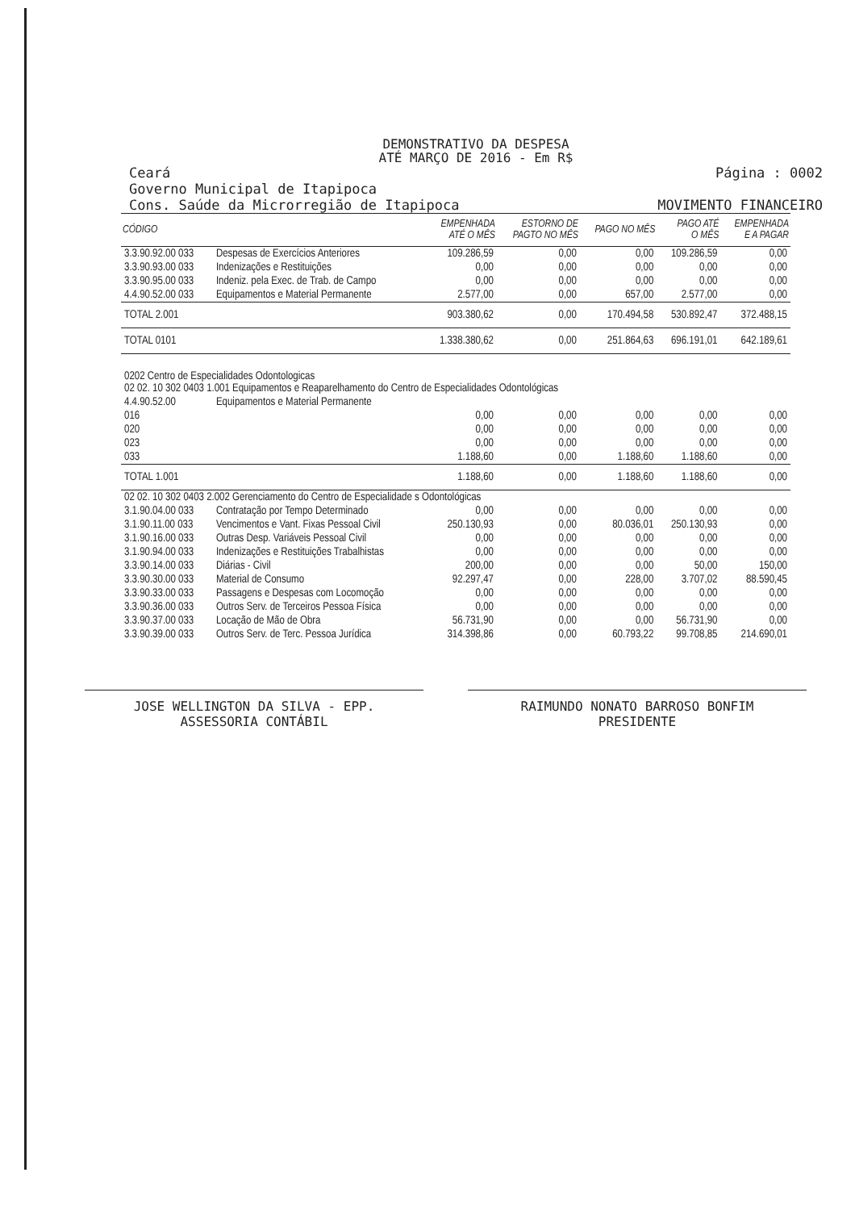DEMONSTRATIVO DA DESPESA
ATÉ MARÇO DE 2016 - Em R$
Ceará
Governo Municipal de Itapipoca
Cons. Saúde da Microrregião de Itapipoca
Página : 0002
MOVIMENTO FINANCEIRO
| CÓDIGO | | EMPENHADA ATÉ O MÊS | ESTORNO DE PAGTO NO MÊS | PAGO NO MÊS | PAGO ATÉ O MÊS | EMPENHADA E A PAGAR |
| --- | --- | --- | --- | --- | --- | --- |
| 3.3.90.92.00 033 | Despesas de Exercícios Anteriores | 109.286,59 | 0,00 | 0,00 | 109.286,59 | 0,00 |
| 3.3.90.93.00 033 | Indenizações e Restituições | 0,00 | 0,00 | 0,00 | 0,00 | 0,00 |
| 3.3.90.95.00 033 | Indeniz. pela Exec. de Trab. de Campo | 0,00 | 0,00 | 0,00 | 0,00 | 0,00 |
| 4.4.90.52.00 033 | Equipamentos e Material Permanente | 2.577,00 | 0,00 | 657,00 | 2.577,00 | 0,00 |
| TOTAL 2.001 | | 903.380,62 | 0,00 | 170.494,58 | 530.892,47 | 372.488,15 |
| TOTAL 0101 | | 1.338.380,62 | 0,00 | 251.864,63 | 696.191,01 | 642.189,61 |
| 0202 Centro de Especialidades Odontologicas 02 02. 10 302 0403 1.001 Equipamentos e Reaparelhamento do Centro de Especialidades Odontológicas | | | | | | |
| 4.4.90.52.00 | Equipamentos e Material Permanente | | | | | |
| 016 | | 0,00 | 0,00 | 0,00 | 0,00 | 0,00 |
| 020 | | 0,00 | 0,00 | 0,00 | 0,00 | 0,00 |
| 023 | | 0,00 | 0,00 | 0,00 | 0,00 | 0,00 |
| 033 | | 1.188,60 | 0,00 | 1.188,60 | 1.188,60 | 0,00 |
| TOTAL 1.001 | | 1.188,60 | 0,00 | 1.188,60 | 1.188,60 | 0,00 |
| 02 02. 10 302 0403 2.002 Gerenciamento do Centro de Especialidade s Odontológicas | | | | | | |
| 3.1.90.04.00 033 | Contratação por Tempo Determinado | 0,00 | 0,00 | 0,00 | 0,00 | 0,00 |
| 3.1.90.11.00 033 | Vencimentos e Vant. Fixas Pessoal Civil | 250.130,93 | 0,00 | 80.036,01 | 250.130,93 | 0,00 |
| 3.1.90.16.00 033 | Outras Desp. Variáveis Pessoal Civil | 0,00 | 0,00 | 0,00 | 0,00 | 0,00 |
| 3.1.90.94.00 033 | Indenizações e Restituições Trabalhistas | 0,00 | 0,00 | 0,00 | 0,00 | 0,00 |
| 3.3.90.14.00 033 | Diárias - Civil | 200,00 | 0,00 | 0,00 | 50,00 | 150,00 |
| 3.3.90.30.00 033 | Material de Consumo | 92.297,47 | 0,00 | 228,00 | 3.707,02 | 88.590,45 |
| 3.3.90.33.00 033 | Passagens e Despesas com Locomoção | 0,00 | 0,00 | 0,00 | 0,00 | 0,00 |
| 3.3.90.36.00 033 | Outros Serv. de Terceiros Pessoa Física | 0,00 | 0,00 | 0,00 | 0,00 | 0,00 |
| 3.3.90.37.00 033 | Locação de Mão de Obra | 56.731,90 | 0,00 | 0,00 | 56.731,90 | 0,00 |
| 3.3.90.39.00 033 | Outros Serv. de Terc. Pessoa Jurídica | 314.398,86 | 0,00 | 60.793,22 | 99.708,85 | 214.690,01 |
JOSE WELLINGTON DA SILVA - EPP.
ASSESSORIA CONTÁBIL
RAIMUNDO NONATO BARROSO BONFIM
PRESIDENTE